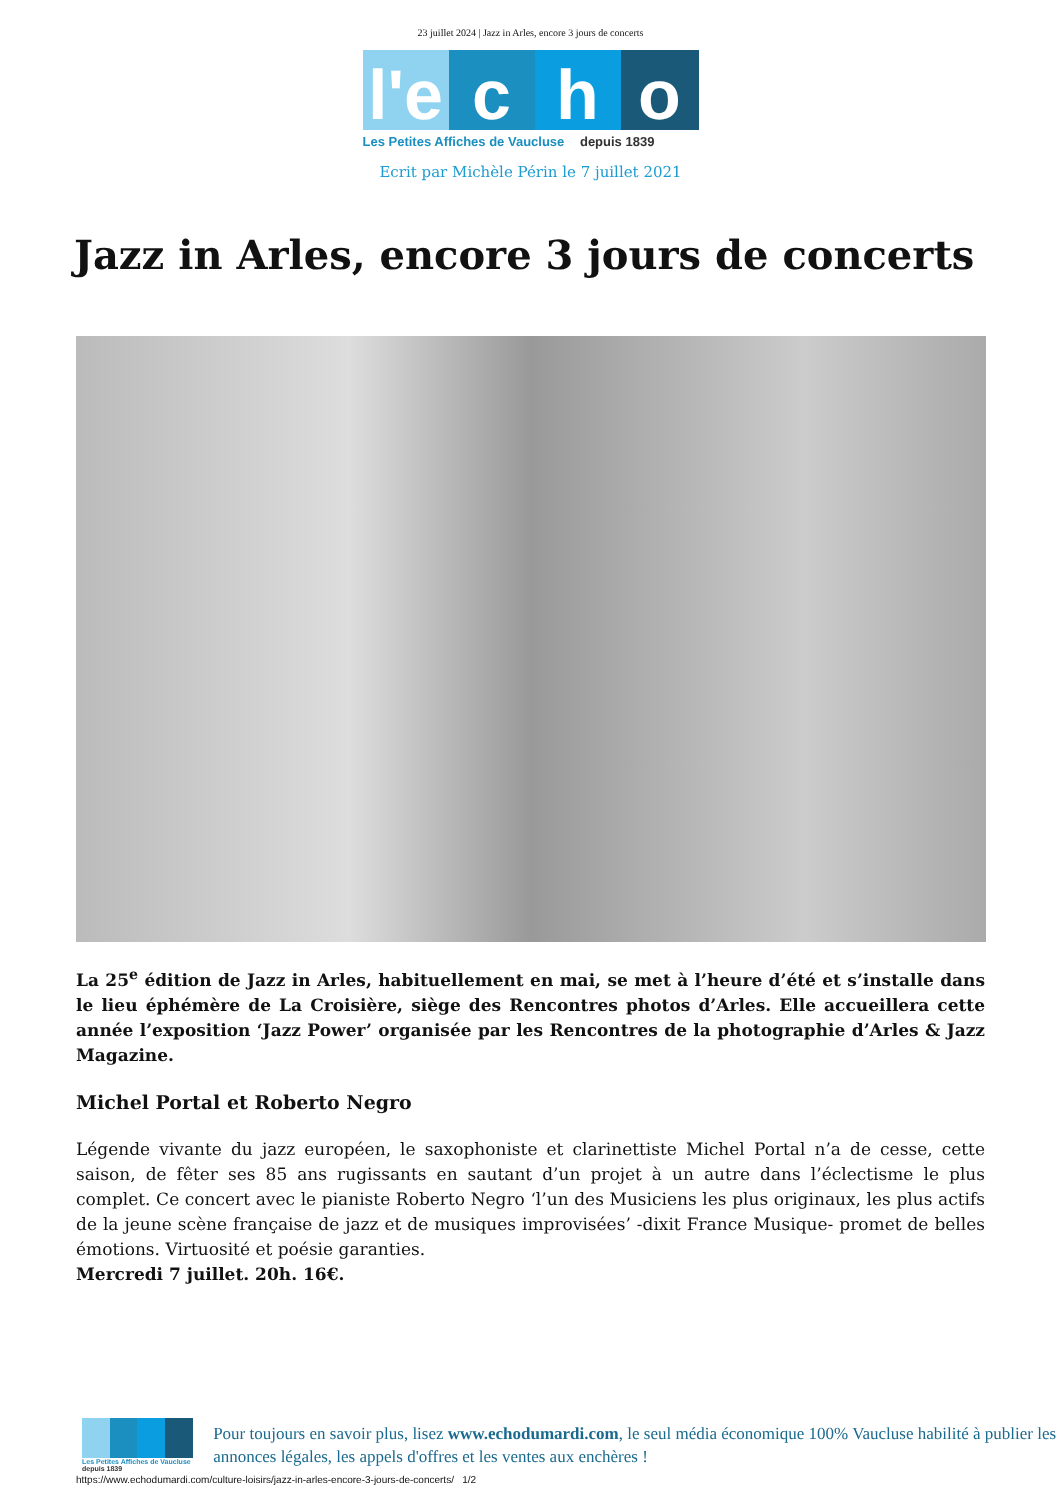23 juillet 2024 | Jazz in Arles, encore 3 jours de concerts
l'e
c h o
Les Petites Affiches de Vaucluse depuis 1839
Ecrit par Michèle Périn le 7 juillet 2021
Jazz in Arles, encore 3 jours de concerts
La 25<sup>e</sup> édition de Jazz in Arles, habituellement en mai, se met à l’heure d’été et s’installe dans le lieu éphémère de La Croisière, siège des Rencontres photos d’Arles. Elle accueillera cette année l’exposition ‘Jazz Power’ organisée par les Rencontres de la photographie d’Arles & Jazz Magazine.
Michel Portal et Roberto Negro
Légende vivante du jazz européen, le saxophoniste et clarinettiste Michel Portal n’a de cesse, cette saison, de fêter ses 85 ans rugissants en sautant d’un projet à un autre dans l’éclectisme le plus complet. Ce concert avec le pianiste Roberto Negro ‘l’un des Musiciens les plus originaux, les plus actifs de la jeune scène française de jazz et de musiques improvisées’ -dixit France Musique- promet de belles émotions. Virtuosité et poésie garanties.
Mercredi 7 juillet. 20h. 16€.
Les Petites Affiches de Vaucluse depuis 1839
Pour toujours en savoir plus, lisez www.echodumardi.com, le seul média économique 100% Vaucluse habilité à publier les annonces légales, les appels d'offres et les ventes aux enchères !
https://www.echodumardi.com/culture-loisirs/jazz-in-arles-encore-3-jours-de-concerts/ 1/2